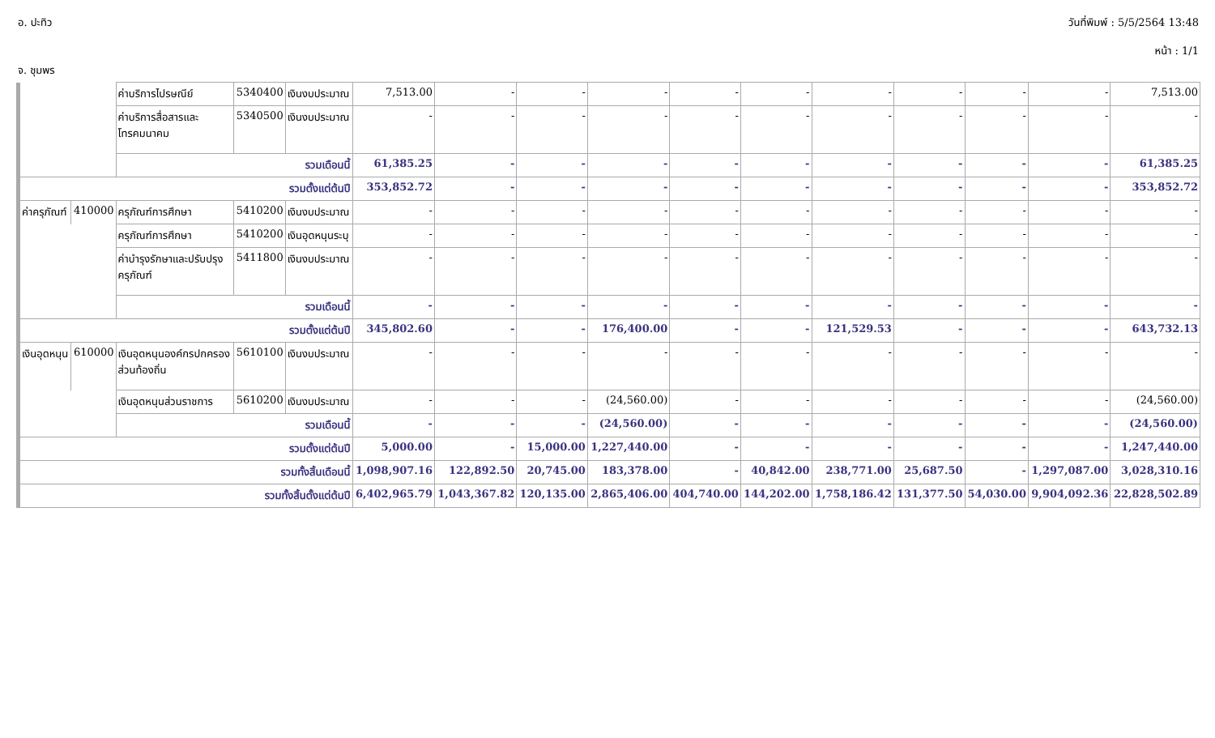อ. ปะทิว วันที่พิมพ์ : 5/5/2564 13:48
หน้า : 1/1
จ. ชุมพร
| | | ค่าบริการไปรษณีย์ | 5340400 | เงินงบประมาณ | 7,513.00 | - | - | - | - | - | - | - | - | - | 7,513.00 |
| | | ค่าบริการสื่อสารและ โทรคมนาคม | 5340500 | เงินงบประมาณ | - | - | - | - | - | - | - | - | - | - | - |
| | | รวมเดือนนี้ | | | 61,385.25 | - | - | - | - | - | - | - | - | - | 61,385.25 |
| รวมตั้งแต่ต้นปี | | | | | 353,852.72 | - | - | - | - | - | - | - | - | - | 353,852.72 |
| ค่าครุภัณฑ์ | 410000 | ครุภัณฑ์การศึกษา | 5410200 | เงินงบประมาณ | - | - | - | - | - | - | - | - | - | - | - |
| | | ครุภัณฑ์การศึกษา | 5410200 | เงินอุดหนุนระบุ | - | - | - | - | - | - | - | - | - | - | - |
| | | ค่าบำรุงรักษาและปรับปรุง ครุภัณฑ์ | 5411800 | เงินงบประมาณ | - | - | - | - | - | - | - | - | - | - | - |
| | | รวมเดือนนี้ | | | - | - | - | - | - | - | - | - | - | - | - |
| รวมตั้งแต่ต้นปี | | | | | 345,802.60 | - | - | 176,400.00 | - | - | 121,529.53 | - | - | - | 643,732.13 |
| เงินอุดหนุน | 610000 | เงินอุดหนุนองค์กรปกครอง ส่วนท้องถิ่น | 5610100 | เงินงบประมาณ | - | - | - | - | - | - | - | - | - | - | - |
| | | เงินอุดหนุนส่วนราชการ | 5610200 | เงินงบประมาณ | - | - | - | (24,560.00) | - | - | - | - | - | - | (24,560.00) |
| | | รวมเดือนนี้ | | | - | - | - | (24,560.00) | - | - | - | - | - | - | (24,560.00) |
| รวมตั้งแต่ต้นปี | | | | | 5,000.00 | - | 15,000.00 | 1,227,440.00 | - | - | - | - | - | - | 1,247,440.00 |
| รวมทั้งสิ้นเดือนนี้ | | | | | 1,098,907.16 | 122,892.50 | 20,745.00 | 183,378.00 | - | 40,842.00 | 238,771.00 | 25,687.50 | - | 1,297,087.00 | 3,028,310.16 |
| รวมทั้งสิ้นตั้งแต่ต้นปี | | | | | 6,402,965.79 | 1,043,367.82 | 120,135.00 | 2,865,406.00 | 404,740.00 | 144,202.00 | 1,758,186.42 | 131,377.50 | 54,030.00 | 9,904,092.36 | 22,828,502.89 |